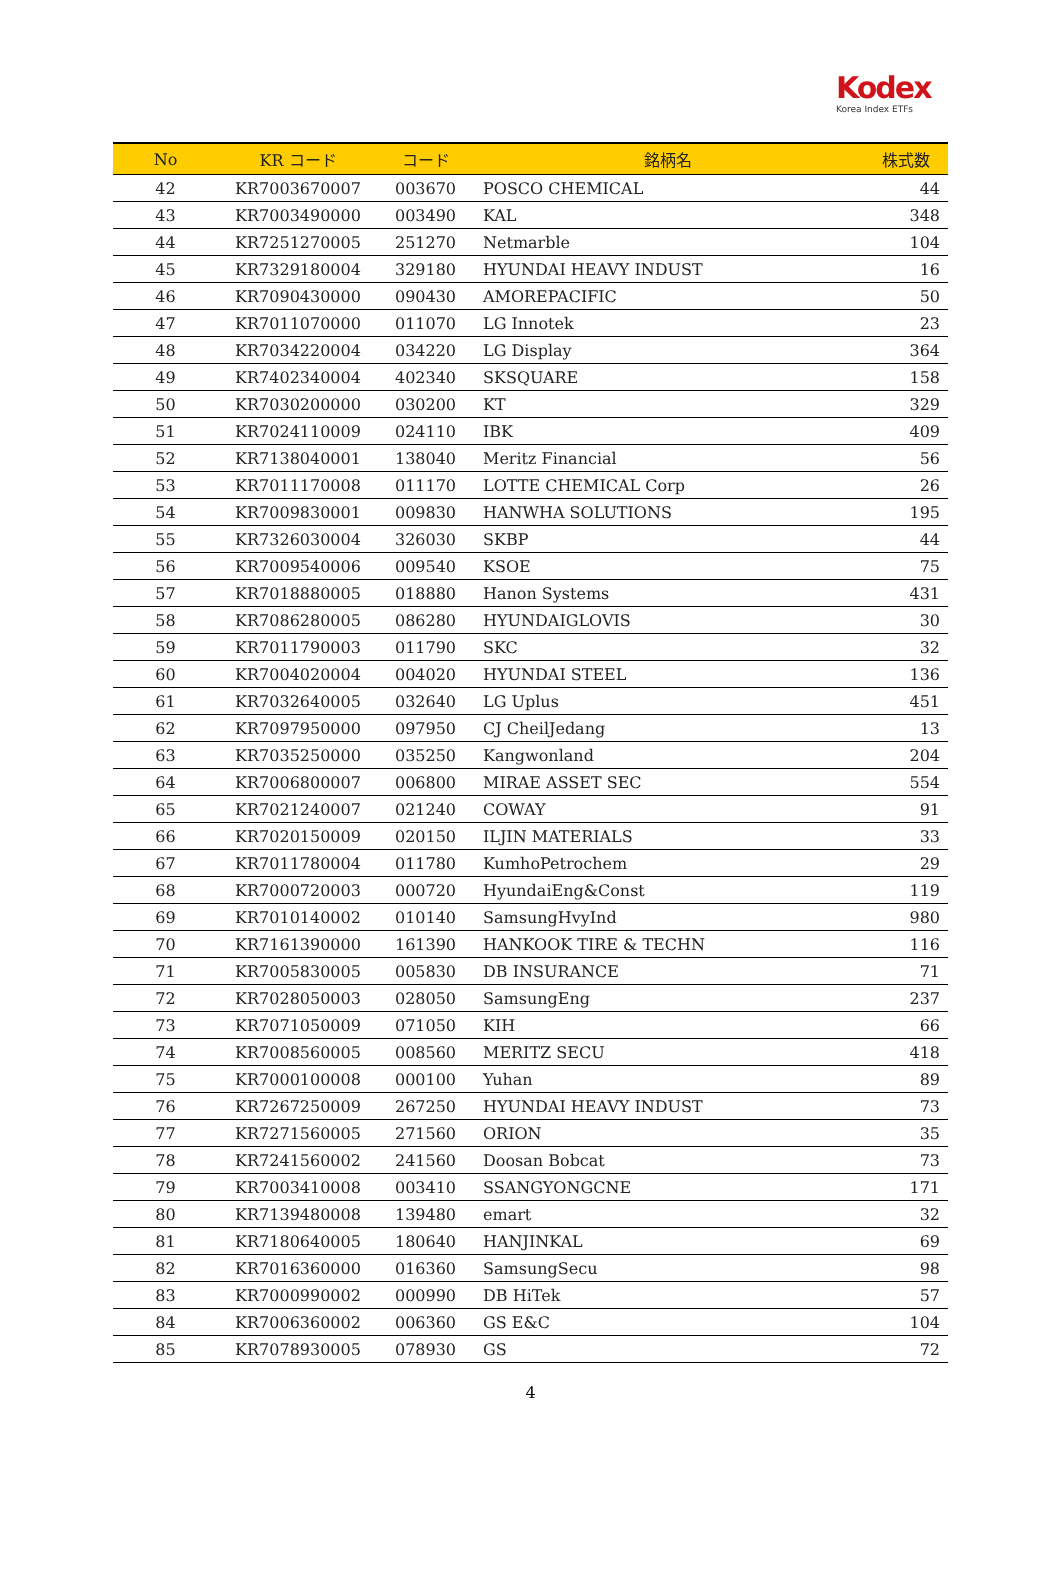Kodex
Korea Index ETFs
| No | KR コード | コード | 銘柄名 | 株式数 |
| --- | --- | --- | --- | --- |
| 42 | KR7003670007 | 003670 | POSCO CHEMICAL | 44 |
| 43 | KR7003490000 | 003490 | KAL | 348 |
| 44 | KR7251270005 | 251270 | Netmarble | 104 |
| 45 | KR7329180004 | 329180 | HYUNDAI HEAVY INDUST | 16 |
| 46 | KR7090430000 | 090430 | AMOREPACIFIC | 50 |
| 47 | KR7011070000 | 011070 | LG Innotek | 23 |
| 48 | KR7034220004 | 034220 | LG Display | 364 |
| 49 | KR7402340004 | 402340 | SKSQUARE | 158 |
| 50 | KR7030200000 | 030200 | KT | 329 |
| 51 | KR7024110009 | 024110 | IBK | 409 |
| 52 | KR7138040001 | 138040 | Meritz Financial | 56 |
| 53 | KR7011170008 | 011170 | LOTTE CHEMICAL Corp | 26 |
| 54 | KR7009830001 | 009830 | HANWHA SOLUTIONS | 195 |
| 55 | KR7326030004 | 326030 | SKBP | 44 |
| 56 | KR7009540006 | 009540 | KSOE | 75 |
| 57 | KR7018880005 | 018880 | Hanon Systems | 431 |
| 58 | KR7086280005 | 086280 | HYUNDAIGLOVIS | 30 |
| 59 | KR7011790003 | 011790 | SKC | 32 |
| 60 | KR7004020004 | 004020 | HYUNDAI STEEL | 136 |
| 61 | KR7032640005 | 032640 | LG Uplus | 451 |
| 62 | KR7097950000 | 097950 | CJ CheilJedang | 13 |
| 63 | KR7035250000 | 035250 | Kangwonland | 204 |
| 64 | KR7006800007 | 006800 | MIRAE ASSET SEC | 554 |
| 65 | KR7021240007 | 021240 | COWAY | 91 |
| 66 | KR7020150009 | 020150 | ILJIN MATERIALS | 33 |
| 67 | KR7011780004 | 011780 | KumhoPetrochem | 29 |
| 68 | KR7000720003 | 000720 | HyundaiEng&Const | 119 |
| 69 | KR7010140002 | 010140 | SamsungHvyInd | 980 |
| 70 | KR7161390000 | 161390 | HANKOOK TIRE & TECHN | 116 |
| 71 | KR7005830005 | 005830 | DB INSURANCE | 71 |
| 72 | KR7028050003 | 028050 | SamsungEng | 237 |
| 73 | KR7071050009 | 071050 | KIH | 66 |
| 74 | KR7008560005 | 008560 | MERITZ SECU | 418 |
| 75 | KR7000100008 | 000100 | Yuhan | 89 |
| 76 | KR7267250009 | 267250 | HYUNDAI HEAVY INDUST | 73 |
| 77 | KR7271560005 | 271560 | ORION | 35 |
| 78 | KR7241560002 | 241560 | Doosan Bobcat | 73 |
| 79 | KR7003410008 | 003410 | SSANGYONGCNE | 171 |
| 80 | KR7139480008 | 139480 | emart | 32 |
| 81 | KR7180640005 | 180640 | HANJINKAL | 69 |
| 82 | KR7016360000 | 016360 | SamsungSecu | 98 |
| 83 | KR7000990002 | 000990 | DB HiTek | 57 |
| 84 | KR7006360002 | 006360 | GS E&C | 104 |
| 85 | KR7078930005 | 078930 | GS | 72 |
4